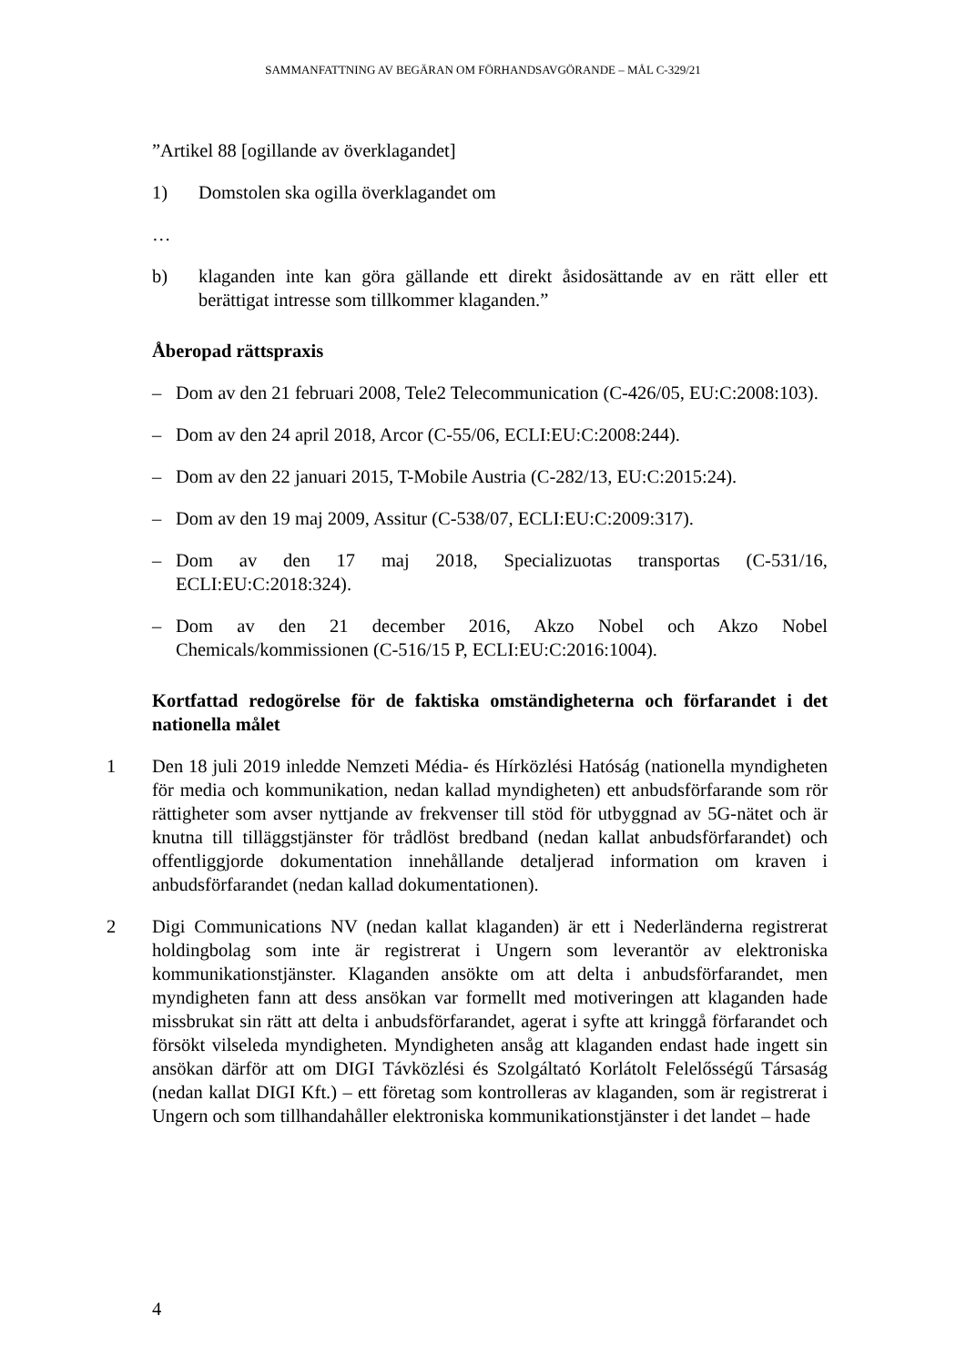SAMMANFATTNING AV BEGÄRAN OM FÖRHANDSAVGÖRANDE – MÅL C-329/21
”Artikel 88 [ogillande av överklagandet]
1) Domstolen ska ogilla överklagandet om
…
b) klaganden inte kan göra gällande ett direkt åsidosättande av en rätt eller ett berättigat intresse som tillkommer klaganden.”
Åberopad rättspraxis
– Dom av den 21 februari 2008, Tele2 Telecommunication (C-426/05, EU:C:2008:103).
– Dom av den 24 april 2018, Arcor (C-55/06, ECLI:EU:C:2008:244).
– Dom av den 22 januari 2015, T-Mobile Austria (C-282/13, EU:C:2015:24).
– Dom av den 19 maj 2009, Assitur (C-538/07, ECLI:EU:C:2009:317).
– Dom av den 17 maj 2018, Specializuotas transportas (C-531/16, ECLI:EU:C:2018:324).
– Dom av den 21 december 2016, Akzo Nobel och Akzo Nobel Chemicals/kommissionen (C-516/15 P, ECLI:EU:C:2016:1004).
Kortfattad redogörelse för de faktiska omständigheterna och förfarandet i det nationella målet
1 Den 18 juli 2019 inledde Nemzeti Média- és Hírközlési Hatóság (nationella myndigheten för media och kommunikation, nedan kallad myndigheten) ett anbudsförfarande som rör rättigheter som avser nyttjande av frekvenser till stöd för utbyggnad av 5G-nätet och är knutna till tilläggstjänster för trådlöst bredband (nedan kallat anbudsförfarandet) och offentliggjorde dokumentation innehållande detaljerad information om kraven i anbudsförfarandet (nedan kallad dokumentationen).
2 Digi Communications NV (nedan kallat klaganden) är ett i Nederländerna registrerat holdingbolag som inte är registrerat i Ungern som leverantör av elektroniska kommunikationstjänster. Klaganden ansökte om att delta i anbudsförfarandet, men myndigheten fann att dess ansökan var formellt med motiveringen att klaganden hade missbrukat sin rätt att delta i anbudsförfarandet, agerat i syfte att kringgå förfarandet och försökt vilseleda myndigheten. Myndigheten ansåg att klaganden endast hade ingett sin ansökan därför att om DIGI Távközlési és Szolgáltató Korlátolt Felelősségű Társaság (nedan kallat DIGI Kft.) – ett företag som kontrolleras av klaganden, som är registrerat i Ungern och som tillhandahåller elektroniska kommunikationstjänster i det landet – hade
4